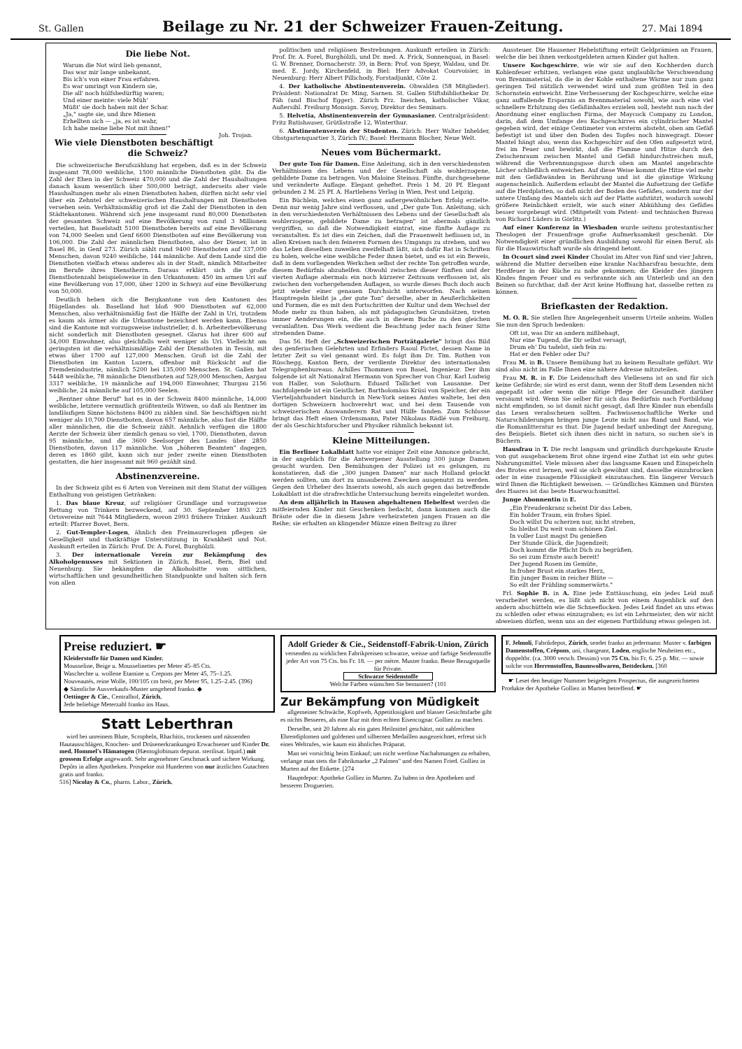St. Gallen Beilage zu Nr. 21 der Schweizer Frauen-Zeitung. 27. Mai 1894
Die liebe Not.
Warum die Not wird lieb genannt,
Das war mir lange unbekannt,
Bis ich's von einer Frau erfahren.
Es war umringt von Kindern sie,
Die all' noch hülfsbedürftig waren;
Und einer meinte: viele Müh'
Müßt' sie doch haben mit der Schar.
„Ja," sagte sie, und ihre Mienen
Erhellten sich — „ja, es ist wahr,
Ich habe meine liebe Not mit ihnen!"
Joh. Trojan.
Wie viele Dienstboten beschäftigt die Schweiz?
Die schweizerische Berufszählung hat ergeben, daß es in der Schweiz insgesamt 78,000 weibliche, 1500 männliche Dienstboten gibt. Da die Zahl der Ehen in der Schweiz 470,000 und die Zahl der Haushaltungen danach kaum wesentlich über 500,000 beträgt, anderseits aber viele Haushaltungen mehr als einen Dienstboten haben, dürften nicht sehr viel über ein Zehntel der schweizerischen Haushaltungen mit Dienstboten versehen sein. Verhältnismäßig groß ist die Zahl der Dienstboten in den Städtekantonen. Während sich jene insgesamt rund 80,000 Dienstboten der gesamten Schweiz auf eine Bevölkerung von rund 3 Millionen verteilen, hat Baselstadt 5100 Dienstboten bereits auf eine Bevölkerung von 74,000 Seelen und Genf 6600 Dienstboten auf eine Bevölkerung von 106,000. Die Zahl der männlichen Dienstboten, also der Diener, ist in Basel 86, in Genf 273. Zürich zählt rund 9400 Dienstboten auf 337,000 Menschen, davon 9240 weibliche, 144 männliche. Auf dem Lande sind die Dienstboten vielfach etwas anderes als in der Stadt, nämlich Mitarbeiter im Berufe ihres Dienstherrn. Daraus erklärt sich die große Dienstbotenzahl beispielsweise in den Urkantonen: 450 im armen Uri auf eine Bevölkerung von 17,000, über 1200 in Schwyz auf eine Bevölkerung von 50,000.
Deutlich heben sich die Bergkantone von den Kantonen des Hügellandes ab. Baselland hat bloß 900 Dienstboten auf 62,000 Menschen, also verhältnismäßig fast die Hälfte der Zahl in Uri, trotzdem es kaum als ärmer als die Urkantone bezeichnet werden kann. Ebenso sind die Kantone mit vorzugsweise industrieller, d. h. Arbeiterbevölkerung nicht sonderlich mit Dienstboten gesegnet. Glarus hat ihrer 600 auf 34,000 Einwohner, also gleichfalls weit weniger als Uri. Vielleicht am geringsten ist die verhältnismäßige Zahl der Dienstboten in Tessin, mit etwas über 1700 auf 127,000 Menschen. Groß ist die Zahl der Dienstboten im Kanton Luzern, offenbar mit Rücksicht auf die Fremdenindustrie, nämlich 5200 bei 135,000 Menschen. St. Gallen hat 5448 weibliche, 78 männliche Dienstboten auf 529,000 Menschen, Aargau 3317 weibliche, 19 männliche auf 194,000 Einwohner, Thurgau 2156 weibliche, 24 männliche auf 105,000 Seelen.
„Rentner ohne Beruf" hat es in der Schweiz 8400 männliche, 14,000 weibliche, letztere vermutlich größtenteils Witwen, so daß als Rentner im landläufigen Sinne höchstens 8400 zu zählen sind. Sie beschäftigen nicht weniger als 10,700 Dienstboten, davon 657 männliche, also fast die Hälfte aller männlichen, die die Schweiz zählt. Aehnlich verfügen die 1800 Aerzte der Schweiz über ziemlich genau so viel, 1700, Dienstboten, davon 95 männliche, und die 3600 Seelsorger des Landes über 2850 Dienstboten, davon 117 männliche. Von „höheren Beamten" dagegen, deren es 1860 gibt, kann sich nur jeder zweite einen Dienstboten gestatten, die hier insgesamt mit 960 gezählt sind.
Abstinenzvereine.
In der Schweiz gibt es 6 Arten von Vereinen mit dem Statut der völligen Enthaltung von geistigen Getränken:
1. Das blaue Kreuz, auf religiöser Grundlage und vorzugsweise Rettung von Trinkern bezweckend, auf 30. September 1893 225 Ortsvereine mit 7644 Mitgliedern, wovon 2993 frühere Trinker. Auskunft erteilt: Pfarrer Bovet, Bern.
2. Gut-Templer-Logen, ähnlich den Freimaurerlogen pflegen sie Geselligkeit und thatkräftige Unterstützung in Krankheit und Not. Auskunft erteilen in Zürich: Prof. Dr. A. Forel, Burghölzli.
3. Der internationale Verein zur Bekämpfung des Alkoholgenusses mit Sektionen in Zürich, Basel, Bern, Biel und Neuenburg. Sie bekämpfen die Alkoholsitte vom sittlichen, wirtschaftlichen und gesundheitlichen Standpunkte und halten sich fern von allen
politischen und religiösen Bestrebungen. Auskunft erteilen in Zürich: Prof. Dr. A. Forel, Burghölzli, und Dr. med. A. Frick, Sonnenquai, in Basel: G. W. Brenner, Dornacherstr. 39, in Bern: Prof. von Speyr, Waldau, und Dr. med. E. Jordy, Kirchenfeld, in Biel: Herr Advokat Courvoisier, in Neuenburg: Herr Albert Pillichody, Forstadjunkt, Côte 2.
4. Der katholische Abstinentenverein. Obwalden (58 Mitglieder). Präsident: Nationalrat Dr. Ming, Sarnen. St. Gallen Stiftsbibliothekar Dr. Fäh (und Bischof Egger). Zürich Frz. Ineichen, katholischer Vikar, Außersihl. Freiburg Monsign. Savoy, Direktor des Seminars.
5. Helvetia, Abstinentenverein der Gymnasianer. Centralpräsident: Fritz Rutishauser, Grütlistraße 12, Winterthur.
6. Abstinentenverein der Studenten. Zürich: Herr Walter Inhelder, Obstgartenquartier 3, Zürich IV.; Basel: Hermann Blocher, Neue Welt.
Neues vom Büchermarkt.
Der gute Ton für Damen. Eine Anleitung, sich in den verschiedensten Verhältnissen des Lebens und der Gesellschaft als wohlerzogene, gebildete Dame zu betragen. Von Maloine Steinau. Fünfte, durchgesehene und veränderte Auflage. Elegant geheftet. Preis 1 M. 20 Pf. Elegant gebunden 2 M. 25 Pf. A. Hartlebens Verlag in Wien, Pest und Leipzig.
Ein Büchlein, welches einen ganz außergewöhnlichen Erfolg erzielte. Denn nur wenig Jahre sind verflossen, und „Der gute Ton. Anleitung, sich in den verschiedensten Verhältnissen des Lebens und der Gesellschaft als wohlerzogene, gebildete Dame zu betragen" ist abermals gänzlich vergriffen, so daß die Notwendigkeit eintrat, eine fünfte Auflage zu veranstalten. Es ist dies ein Zeichen, daß die Frauenwelt beflissen ist, in allen Kreisen nach den feineren Formen des Umgangs zu streben, und wo das Leben dieselben zuweilen zweifelhaft läßt, sich dafür Rat in Schriften zu holen, welche eine weibliche Feder ihnen bietet, und es ist ein Beweis, daß in dem vorliegenden Werkchen selbst der rechte Ton getroffen wurde, diesem Bedürfnis abzuhelfen. Obwohl zwischen dieser fünften und der vierten Auflage abermals ein noch kürzerer Zeitraum verflossen ist, als zwischen den vorhergehenden Auflagen, so wurde dieses Buch doch auch jetzt wieder einer genauen Durchsicht unterworfen. Nach seinen Hauptregeln bleibt ja „der gute Ton" derselbe, aber in Aeußerlichkeiten und Formen, die es mit den Fortschritten der Kultur und dem Wechsel der Mode mehr zu thun haben, als mit pädagogischen Grundsätzen, treten immer Aenderungen ein, die auch in diesem Buche zu den gleichen veranlaßten. Das Werk verdient die Beachtung jeder nach feiner Sitte strebenden Dame.
Das 56. Heft der „Schweizerischen Porträtgalerie" bringt das Bild des genferischen Gelehrten und Erfinders Raoul Pictet, dessen Name in letzter Zeit so viel genannt wird. Es folgt ihm Dr. Tim. Rothen von Rüschegg, Kanton Bern, der verdiente Direktor des internationalen Telegraphenbureaus. Achilles Thommen von Basel, Ingenieur. Der ihm folgende ist alt Nationalrat Hermann von Sprecher von Chur. Karl Ludwig von Haller, von Solothurn. Eduard Tallichet von Lausanne. Der nachfolgende ist ein Geistlicher, Bartholomäus Krüsi von Speicher, der ein Vierteljahrhundert hindurch in New-York seines Amtes waltete, bei den dortigen Schweizern hochverehrt war, und bei dem Tausende von schweizerischen Auswanderern Rat und Hülfe fanden. Zum Schlusse bringt das Heft einen Ordensmann, Pater Nikolaus Rädlé von Freiburg, der als Geschichtsforscher und Physiker rühmlich bekannt ist.
Kleine Mitteilungen.
Ein Berliner Lokalblatt hatte vor einiger Zeit eine Annonce gebracht, in der angeblich für die Antwerpener Ausstellung 300 junge Damen gesucht wurden. Den Bemühungen der Polizei ist es gelungen, zu konstatieren, daß die „300 jungen Damen" nur nach Holland gelockt werden sollten, um dort zu unsauberen Zwecken ausgenutzt zu werden. Gegen den Urheber des Inserats sowohl, als auch gegen das betreffende Lokalblatt ist die strafrechtliche Untersuchung bereits eingeleitet worden.
An dem alljährlich in Hausen abgehaltenen Hebelfest werden die mitfeiernden Kinder mit Geschenken bedacht, dann kommen auch die Bräute oder die in diesem Jahre verheirateten jungen Frauen an die Reihe; sie erhalten an klingender Münze einen Beitrag zu ihrer
Aussteuer. Die Hausener Hebelstiftung erteilt Geldprämien an Frauen, welche die bei ihnen verkostgeldeten armen Kinder gut halten.
Unsere Kochgeschirre, wie wir sie auf den Kochherden durch Kohlenfeuer erhitzen, verlangen eine ganz unglaubliche Verschwendung von Brennmaterial, da die in der Kohle enthaltene Wärme nur zum ganz geringen Teil nützlich verwendet wird und zum größten Teil in den Schornstein entweicht. Eine Verbesserung der Kochgeschirre, welche eine ganz auffallende Ersparnis an Brennmaterial sowohl, wie auch eine viel schnellere Erhitzung des Gefäßinhaltes erzielen soll, besteht nun nach der Anordnung einer englischen Firma, der Maycock Company zu London, darin, daß dem Umfange des Kochgeschirres ein cylindrischer Mantel gegeben wird, der einige Centimeter von ersterm absteht, oben am Gefäß befestigt ist und über den Boden des Topfes noch hinwegragt. Dieser Mantel hängt also, wenn das Kochgeschirr auf den Ofen aufgesetzt wird, frei im Feuer und bewirkt, daß die Flamme und Hitze durch den Zwischenraum zwischen Mantel und Gefäß hindurchstreichen muß, während die Verbrennungsgase durch oben am Mantel angebrachte Löcher schließlich entweichen. Auf diese Weise kommt die Hitze viel mehr mit den Gefäßwänden in Berührung und ist die günstige Wirkung augenscheinlich. Außerdem erlaubt der Mantel die Aufsetzung der Gefäße auf die Herdplatten, so daß nicht der Boden des Gefäßes, sondern nur der untere Umfang des Mantels sich auf der Platte aufstützt, wodurch sowohl größere Reinlichkeit erzielt, wie auch einer Abkühlung des Gefäßes besser vorgebeugt wird. (Mitgeteilt vom Patent- und technischen Bureau von Richard Lüders in Görlitz.)
Auf einer Konferenz in Wiesbaden wurde seitens protestantischer Theologen der Frauenfrage große Aufmerksamkeit geschenkt. Die Notwendigkeit einer gründlichen Ausbildung sowohl für einen Beruf, als für die Hauswirtschaft wurde als dringend betont.
In Ocourt sind zwei Kinder Choulat im Alter von fünf und vier Jahren, während die Mutter derselben eine kranke Nachbarsfrau besuchte, dem Herdfeuer in der Küche zu nahe gekommen; die Kleider des jüngern Kindes fingen Feuer und es verbrannte sich am Unterleib und an den Beinen so furchtbar, daß der Arzt keine Hoffnung hat, dasselbe retten zu können.
Briefkasten der Redaktion.
M. O. R. Sie stellen Ihre Angelegenheit unserm Urteile anheim. Wollen Sie nun den Spruch bedenken:
Oft ist, was Dir an andern mißbehagt,
Nur eine Tugend, die Dir selbst versagt,
Drum eh' Du tadelst, sieh fein zu:
Hat er den Fehler oder Du?
Frau M. in B. Unsere Bemühung hat zu keinem Resultate geführt. Wir sind also nicht im Falle Ihnen eine nähere Adresse mitzuteilen.
Frau M. R. in F. Die Leidenschaft des Viellesens ist an und für sich keine Gefährde; sie wird es erst dann, wenn der Stoff dem Lesenden nicht angepaßt ist oder wenn die nötige Pflege der Gesundheit darüber versäumt wird. Wenn Sie selber für sich das Bedürfnis nach Fortbildung nicht empfinden, so ist damit nicht gesagt, daß Ihre Kinder nun ebenfalls das Lesen verabscheuen sollten. Fachwissenschaftliche Werke und Naturschilderungen bringen junge Leute nicht aus Rand und Band, wie die Romanlitteratur es thut. Die Jugend bedarf unbedingt der Anregung, des Beispiels. Bietet sich ihnen dies nicht in natura, so suchen sie's in Büchern.
Hausfrau in T. Die recht langsam und gründlich durchgekaute Kruste von gut ausgebackenem Brot ohne irgend eine Zuthat ist ein sehr gutes Nahrungsmittel. Viele müssen aber das langsame Kauen und Einspeicheln des Brotes erst lernen, weil sie sich gewöhnt sind, dasselbe einzubrocken oder in eine zusagende Flüssigkeit einzutauchen. Ein längerer Versuch wird Ihnen die Richtigkeit beweisen. — Gründliches Kämmen und Bürsten des Haares ist das beste Haarwuchsmittel.
Junge Abonnentin in E.
„Ein Freudenkranz scheint Dir das Leben,
Ein holder Traum, ein frohes Spiel.
Doch willst Du scherzen nur, nicht streben,
So bleibst Du weit vom schönen Ziel.
In voller Lust magst Du genießen
Der Stunde Glück, die Jugendzeit;
Doch kommt die Pflicht Dich zu begrüßen,
So sei zum Ernste auch bereit!
Der Jugend Rosen im Gemüte,
In froher Brust ein starkes Herz,
Ein junger Baum in reicher Blüte —
So eilt der Frühling sommerwärts."
Frl. Sophie B. in A. Eine jede Enttäuschung, ein jedes Leid muß verarbeitet werden, es läßt sich nicht von einem Augenblick auf den andern abschütteln wie die Schneeflocken. Jedes Leid findet an uns etwas zu schleifen oder etwas einzugraben; es ist ein Lehrmeister, den wir nicht abweisen dürfen, wenn uns an der eigenen Fortbildung etwas gelegen ist.
Preise reduziert. ☛
Kleiderstoffe für Damen und Kinder.
Mousseline, Beige u. Mousselinettes per Meter 45–85 Cts.
Waschechte u. wollene Etamine u. Crepons per Meter 45, 75–1.25.
Nouveautés, reine Wolle, 100/105 cm breit, per Meter 95, 1.25–2.45. (396)
◆ Sämtliche Ausverkaufs-Muster umgehend franko. ◆
Oettinger & Cie., Centralhof, Zürich.
Jede beliebige Meterzahl franko ins Haus.
Statt Leberthran
wird bei unreinem Blute, Scropheln, Rhachitis, trockenen und nässenden Hautausschlägen, Knochen- und Drüsenerkrankungen Erwachsener und Kinder Dr. med. Hommel's Hämatogen (Hæmoglobinum depurat. sterilisat. liquid.) mit grossem Erfolge angewandt. Sehr angenehmer Geschmack und sichere Wirkung. Depôts in allen Apotheken. Prospekte mit Hunderten von nur ärztlichen Gutachten gratis und franko.
516] Nicolay & Co., pharm. Labor., Zürich.
Adolf Grieder & Cie., Seidenstoff-Fabrik-Union, Zürich
versenden zu wirklichen Fabrikpreisen schwarze, weisse und farbige Seidenstoffe jeder Art von 75 Cts. bis Fr. 18. — per mètre. Muster franko. Beste Bezugsquelle für Private.
Schwarze Seidenstoffe
Welche Farben wünschen Sie bemustert? (101
Zur Bekämpfung von Müdigkeit
allgemeiner Schwäche, Kopfweh, Appetitlosigkeit und blasser Gesichtsfarbe gibt es nichts Besseres, als eine Kur mit dem echten Eisencognac Golliez zu machen.
Derselbe, seit 20 Jahren als ein gutes Heilmittel geschätzt, mit zahlreichen Ehrendiplomen und goldenen und silbernen Medaillen ausgezeichnet, erfreut sich eines Weltrufes, wie kaum ein ähnliches Präparat.
Man sei vorsichtig beim Einkauf; um nicht wertlose Nachahmungen zu erhalten, verlange man stets die Fabrikmarke „2 Palmen" und den Namen Fried. Golliez in Murten auf der Etikette. [274
Hauptdepot: Apotheke Golliez in Murten. Zu haben in den Apotheken und besseren Droguerien.
F. Jelmoli, Fabrikdepot, Zürich, sendet franko an jedermann: Muster v. farbigen Damenstoffen, Crêpons, uni, changeant, Loden, englische Neuheiten etc., doppeltbr. (ca. 3000 versch. Dessins) von 75 Cts. bis Fr. 6. 25 p. Mtr. — sowie solche von Herrenstoffen, Baumwollwaren, Bettdecken. [360
☛ Leset den heutiger Nummer beigelegten Prospectus, die ausgezeichneten Produkte der Apotheke Golliez in Murten betreffend. ☛